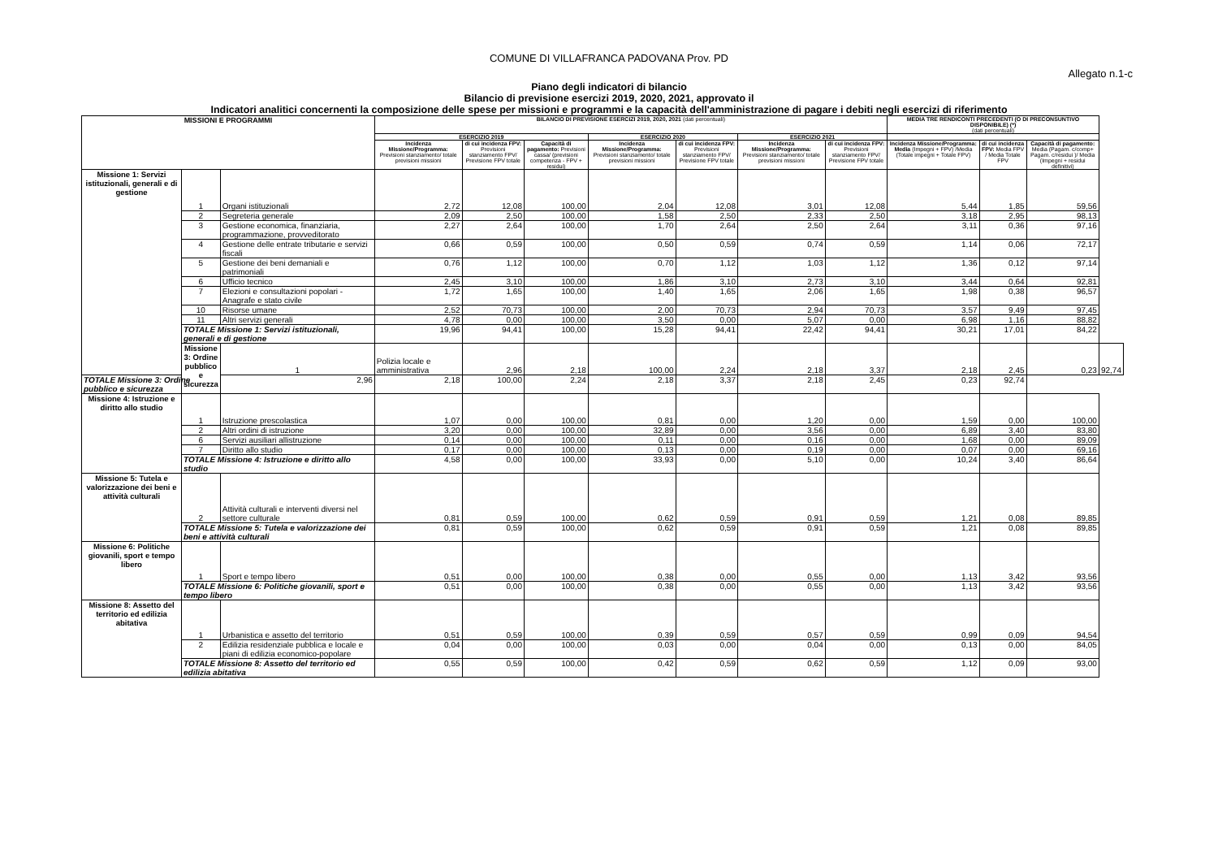COMUNE DI VILLAFRANCA PADOVANA Prov. PD
Allegato n.1-c
Piano degli indicatori di bilancio
Bilancio di previsione esercizi 2019, 2020, 2021, approvato il
Indicatori analitici concernenti la composizione delle spese per missioni e programmi e la capacità dell'amministrazione di pagare i debiti negli esercizi di riferimento
| MISSIONI E PROGRAMMI | | | BILANCIO DI PREVISIONE ESERCIZI 2019, 2020, 2021 (dati percentuali) | | | | | | | MEDIA TRE RENDICONTI PRECEDENTI (O DI PRECONSUNTIVO DISPONIBILE) (*) (dati percentuali) | | | |
| --- | --- | --- | --- | --- | --- | --- | --- | --- | --- | --- | --- | --- | --- |
| | | | ESERCIZIO 2019 | | | ESERCIZIO 2020 | | ESERCIZIO 2021 | | | | | |
| | | | Incidenza Missione/Programma: Previsioni stanziamento/ totale previsioni missioni | di cui incidenza FPV: Previsioni stanziamento FPV/ Previsione FPV totale | Capacità di pagamento: Previsioni cassa/ (previsioni competenza - FPV + residui) | Incidenza Missione/Programma: Previsioni stanziamento/ totale previsioni missioni | di cui incidenza FPV: Previsioni stanziamento FPV/ Previsione FPV totale | Incidenza Missione/Programma: Previsioni stanziamento/ totale previsioni missioni | di cui incidenza FPV: Previsioni stanziamento FPV/ Previsione FPV totale | Incidenza Missione/Programma: Media (Impegni + FPV) /Media (Totale impegni + Totale FPV) | di cui incidenza FPV: Media FPV / Media Totale FPV | Capacità di pagamento: Media (Pagam. c/comp+ Pagam. c/residui )/ Media (Impegni + residui definitivi) | |
| Missione 1: Servizi istituzionali, generali e di gestione | 1 | Organi istituzionali | 2,72 | 12,08 | 100,00 | 2,04 | 12,08 | 3,01 | 12,08 | 5,44 | 1,85 | 59,56 | |
| | 2 | Segreteria generale | 2,09 | 2,50 | 100,00 | 1,58 | 2,50 | 2,33 | 2,50 | 3,18 | 2,95 | 98,13 | |
| | 3 | Gestione economica, finanziaria, programmazione, provveditorato | 2,27 | 2,64 | 100,00 | 1,70 | 2,64 | 2,50 | 2,64 | 3,11 | 0,36 | 97,16 | |
| | 4 | Gestione delle entrate tributarie e servizi fiscali | 0,66 | 0,59 | 100,00 | 0,50 | 0,59 | 0,74 | 0,59 | 1,14 | 0,06 | 72,17 | |
| | 5 | Gestione dei beni demaniali e patrimoniali | 0,76 | 1,12 | 100,00 | 0,70 | 1,12 | 1,03 | 1,12 | 1,36 | 0,12 | 97,14 | |
| | 6 | Ufficio tecnico | 2,45 | 3,10 | 100,00 | 1,86 | 3,10 | 2,73 | 3,10 | 3,44 | 0,64 | 92,81 | |
| | 7 | Elezioni e consultazioni popolari - Anagrafe e stato civile | 1,72 | 1,65 | 100,00 | 1,40 | 1,65 | 2,06 | 1,65 | 1,98 | 0,38 | 96,57 | |
| | 10 | Risorse umane | 2,52 | 70,73 | 100,00 | 2,00 | 70,73 | 2,94 | 70,73 | 3,57 | 9,49 | 97,45 | |
| | 11 | Altri servizi generali | 4,78 | 0,00 | 100,00 | 3,50 | 0,00 | 5,07 | 0,00 | 6,98 | 1,16 | 88,82 | |
| | TOTALE Missione 1: Servizi istituzionali, generali e di gestione | | 19,96 | 94,41 | 100,00 | 15,28 | 94,41 | 22,42 | 94,41 | 30,21 | 17,01 | 84,22 | |
| | Missione 3: Ordine pubblico e sicurezza | 1 | Polizia locale e amministrativa | 2,96 | 2,18 | 100,00 | 2,24 | 2,18 | 3,37 | 2,18 | 2,45 | 0,23 | 92,74 |
| TOTALE Missione 3: Ordine pubblico e sicurezza | | 2,96 | 2,18 | 100,00 | 2,24 | 2,18 | 3,37 | 2,18 | 2,45 | 0,23 | 92,74 | | |
| Missione 4: Istruzione e diritto allo studio | 1 | Istruzione prescolastica | 1,07 | 0,00 | 100,00 | 0,81 | 0,00 | 1,20 | 0,00 | 1,59 | 0,00 | 100,00 | |
| | 2 | Altri ordini di istruzione | 3,20 | 0,00 | 100,00 | 32,89 | 0,00 | 3,56 | 0,00 | 6,89 | 3,40 | 83,80 | |
| | 6 | Servizi ausiliari allistruzione | 0,14 | 0,00 | 100,00 | 0,11 | 0,00 | 0,16 | 0,00 | 1,68 | 0,00 | 89,09 | |
| | 7 | Diritto allo studio | 0,17 | 0,00 | 100,00 | 0,13 | 0,00 | 0,19 | 0,00 | 0,07 | 0,00 | 69,16 | |
| | TOTALE Missione 4: Istruzione e diritto allo studio | | 4,58 | 0,00 | 100,00 | 33,93 | 0,00 | 5,10 | 0,00 | 10,24 | 3,40 | 86,64 | |
| Missione 5: Tutela e valorizzazione dei beni e attività culturali | 2 | Attività culturali e interventi diversi nel settore culturale | 0,81 | 0,59 | 100,00 | 0,62 | 0,59 | 0,91 | 0,59 | 1,21 | 0,08 | 89,85 | |
| | TOTALE Missione 5: Tutela e valorizzazione dei beni e attività culturali | | 0,81 | 0,59 | 100,00 | 0,62 | 0,59 | 0,91 | 0,59 | 1,21 | 0,08 | 89,85 | |
| Missione 6: Politiche giovanili, sport e tempo libero | 1 | Sport e tempo libero | 0,51 | 0,00 | 100,00 | 0,38 | 0,00 | 0,55 | 0,00 | 1,13 | 3,42 | 93,56 | |
| | TOTALE Missione 6: Politiche giovanili, sport e tempo libero | | 0,51 | 0,00 | 100,00 | 0,38 | 0,00 | 0,55 | 0,00 | 1,13 | 3,42 | 93,56 | |
| Missione 8: Assetto del territorio ed edilizia abitativa | 1 | Urbanistica e assetto del territorio | 0,51 | 0,59 | 100,00 | 0,39 | 0,59 | 0,57 | 0,59 | 0,99 | 0,09 | 94,54 | |
| | 2 | Edilizia residenziale pubblica e locale e piani di edilizia economico-popolare | 0,04 | 0,00 | 100,00 | 0,03 | 0,00 | 0,04 | 0,00 | 0,13 | 0,00 | 84,05 | |
| | TOTALE Missione 8: Assetto del territorio ed edilizia abitativa | | 0,55 | 0,59 | 100,00 | 0,42 | 0,59 | 0,62 | 0,59 | 1,12 | 0,09 | 93,00 | |